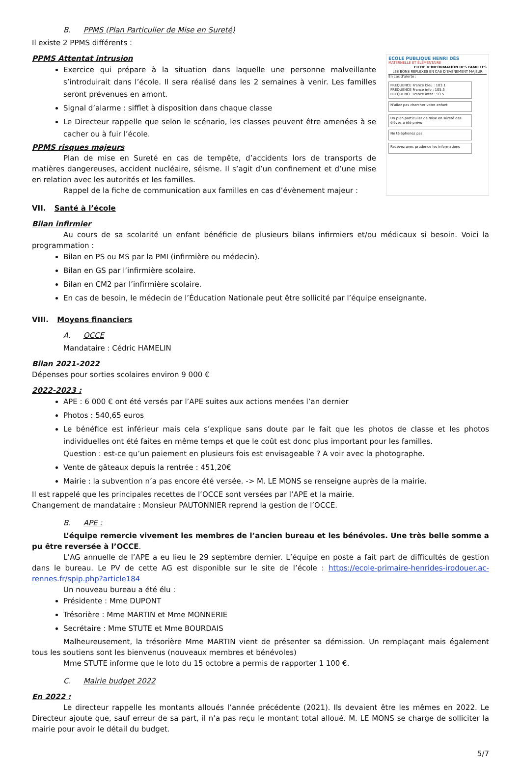B. PPMS (Plan Particulier de Mise en Sureté)
Il existe 2 PPMS différents :
PPMS Attentat intrusion
Exercice qui prépare à la situation dans laquelle une personne malveillante s’introduirait dans l’école. Il sera réalisé dans les 2 semaines à venir. Les familles seront prévenues en amont.
Signal d’alarme : sifflet à disposition dans chaque classe
Le Directeur rappelle que selon le scénario, les classes peuvent être amenées à se cacher ou à fuir l’école.
PPMS risques majeurs
Plan de mise en Sureté en cas de tempête, d’accidents lors de transports de matières dangereuses, accident nucléaire, séisme. Il s’agit d’un confinement et d’une mise en relation avec les autorités et les familles.
Rappel de la fiche de communication aux familles en cas d’évènement majeur :
ECOLE PUBLIQUE HENRI DÈS
MATERNELLE ET ÉLÉMENTAIRE
FICHE D’INFORMATION DES FAMILLES
LES BONS REFLEXES EN CAS D’EVENEMENT MAJEUR
En cas d’alerte :
FREQUENCE France bleu : 103.1
FREQUENCE France info : 105.5
FREQUENCE France inter : 93.5
N’allez pas chercher votre enfant
Un plan particulier de mise en sûreté des élèves a été prévu
Ne téléphonez pas.
Recevez avec prudence les informations
VII. Santé à l’école
Bilan infirmier
Au cours de sa scolarité un enfant bénéficie de plusieurs bilans infirmiers et/ou médicaux si besoin. Voici la programmation :
Bilan en PS ou MS par la PMI (infirmière ou médecin).
Bilan en GS par l’infirmière scolaire.
Bilan en CM2 par l’infirmière scolaire.
En cas de besoin, le médecin de l’Éducation Nationale peut être sollicité par l’équipe enseignante.
VIII. Moyens financiers
A. OCCE
Mandataire : Cédric HAMELIN
Bilan 2021-2022
Dépenses pour sorties scolaires environ 9 000 €
2022-2023 :
APE : 6 000 € ont été versés par l’APE suites aux actions menées l’an dernier
Photos : 540,65 euros
Le bénéfice est inférieur mais cela s’explique sans doute par le fait que les photos de classe et les photos individuelles ont été faites en même temps et que le coût est donc plus important pour les familles.
Question : est-ce qu’un paiement en plusieurs fois est envisageable ? A voir avec la photographe.
Vente de gâteaux depuis la rentrée : 451,20€
Mairie : la subvention n’a pas encore été versée. -> M. LE MONS se renseigne auprès de la mairie.
Il est rappelé que les principales recettes de l’OCCE sont versées par l’APE et la mairie.
Changement de mandataire : Monsieur PAUTONNIER reprend la gestion de l’OCCE.
B. APE :
L’équipe remercie vivement les membres de l’ancien bureau et les bénévoles. Une très belle somme a pu être reversée à l’OCCE.
L’AG annuelle de l’APE a eu lieu le 29 septembre dernier. L’équipe en poste a fait part de difficultés de gestion dans le bureau. Le PV de cette AG est disponible sur le site de l’école : https://ecole-primaire-henrides-irodouer.ac-rennes.fr/spip.php?article184
Un nouveau bureau a été élu :
Présidente : Mme DUPONT
Trésorière : Mme MARTIN et Mme MONNERIE
Secrétaire : Mme STUTE et Mme BOURDAIS
Malheureusement, la trésorière Mme MARTIN vient de présenter sa démission. Un remplaçant mais également tous les soutiens sont les bienvenus (nouveaux membres et bénévoles)
Mme STUTE informe que le loto du 15 octobre a permis de rapporter 1 100 €.
C. Mairie budget 2022
En 2022 :
Le directeur rappelle les montants alloués l’année précédente (2021). Ils devaient être les mêmes en 2022. Le Directeur ajoute que, sauf erreur de sa part, il n’a pas reçu le montant total alloué. M. LE MONS se charge de solliciter la mairie pour avoir le détail du budget.
5/7